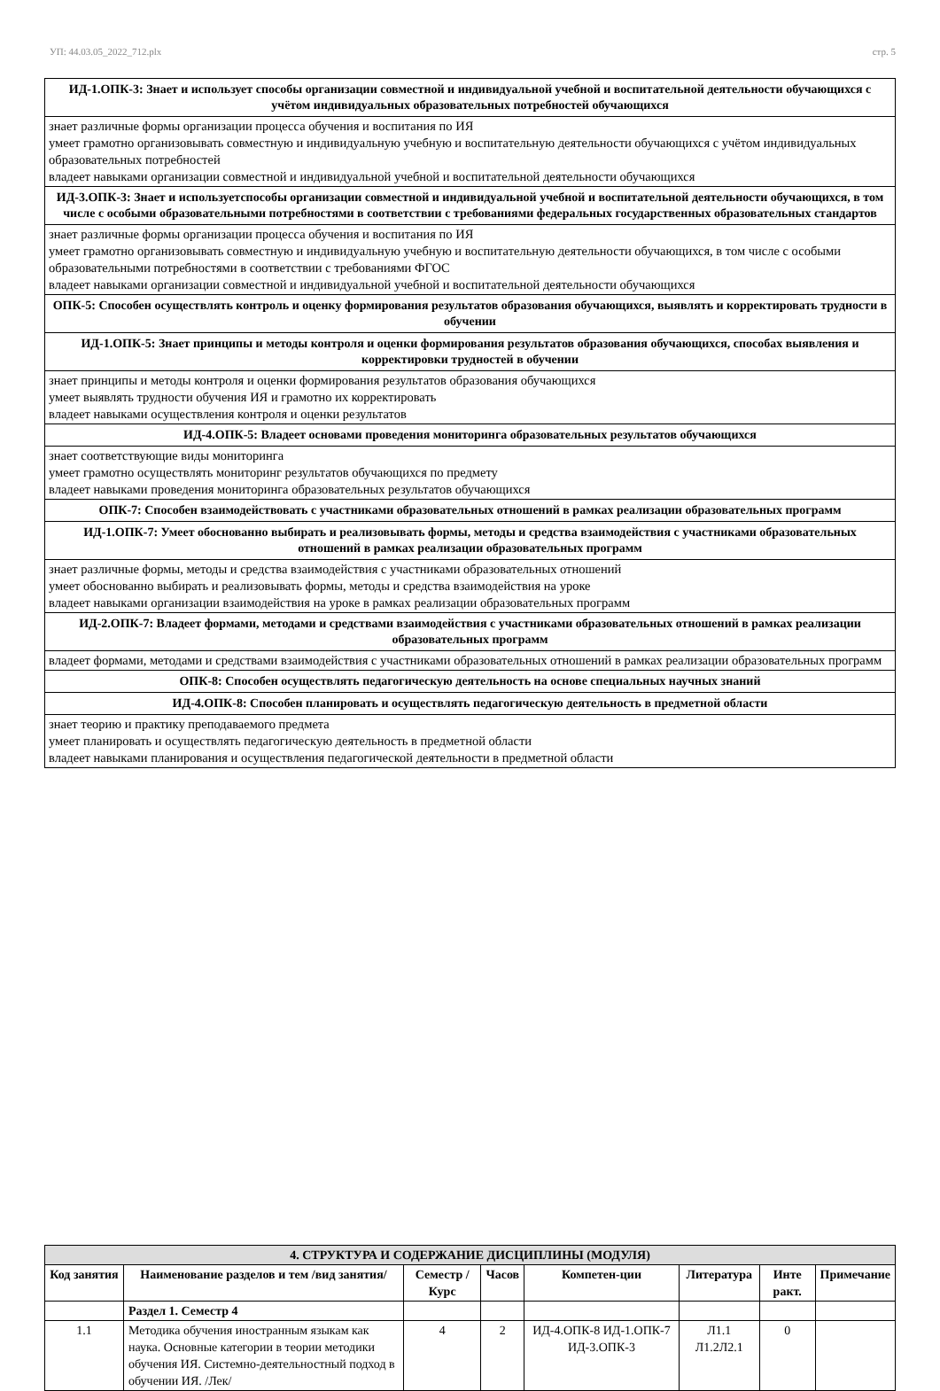УП: 44.03.05_2022_712.plx стр. 5
ИД-1.ОПК-3: Знает и использует способы организации совместной и индивидуальной учебной и воспитательной деятельности обучающихся с учётом индивидуальных образовательных потребностей обучающихся
знает различные формы организации процесса обучения и воспитания по ИЯ
умеет грамотно организовывать совместную и индивидуальную учебную и воспитательную деятельности обучающихся с учётом индивидуальных образовательных потребностей
владеет навыками организации совместной и индивидуальной учебной и воспитательной деятельности обучающихся
ИД-3.ОПК-3: Знает и используетспособы организации совместной и индивидуальной учебной и воспитательной деятельности обучающихся, в том числе с особыми образовательными потребностями в соответствии с требованиями федеральных государственных образовательных стандартов
знает различные формы организации процесса обучения и воспитания по ИЯ
умеет грамотно организовывать совместную и индивидуальную учебную и воспитательную деятельности обучающихся, в том числе с особыми образовательными потребностями в соответствии с требованиями ФГОС
владеет навыками организации совместной и индивидуальной учебной и воспитательной деятельности обучающихся
ОПК-5: Способен осуществлять контроль и оценку формирования результатов образования обучающихся, выявлять и корректировать трудности в обучении
ИД-1.ОПК-5: Знает принципы и методы контроля и оценки формирования результатов образования обучающихся, способах выявления и корректировки трудностей в обучении
знает принципы и методы контроля и оценки формирования результатов образования обучающихся
умеет выявлять трудности обучения ИЯ и грамотно их корректировать
владеет навыками осуществления контроля и оценки результатов
ИД-4.ОПК-5: Владеет основами проведения мониторинга образовательных результатов обучающихся
знает соответствующие виды мониторинга
умеет грамотно осуществлять мониторинг результатов обучающихся по предмету
владеет навыками проведения мониторинга образовательных результатов обучающихся
ОПК-7: Способен взаимодействовать с участниками образовательных отношений в рамках реализации образовательных программ
ИД-1.ОПК-7: Умеет обоснованно выбирать и реализовывать формы, методы и средства взаимодействия с участниками образовательных отношений в рамках реализации образовательных программ
знает различные формы, методы и средства взаимодействия с участниками образовательных отношений
умеет обоснованно выбирать и реализовывать формы, методы и средства взаимодействия на уроке
владеет навыками организации взаимодействия на уроке в рамках реализации образовательных программ
ИД-2.ОПК-7: Владеет формами, методами и средствами взаимодействия с участниками образовательных отношений в рамках реализации образовательных программ
владеет формами, методами и средствами взаимодействия с участниками образовательных отношений в рамках реализации образовательных программ
ОПК-8: Способен осуществлять педагогическую деятельность на основе специальных научных знаний
ИД-4.ОПК-8: Способен планировать и осуществлять педагогическую деятельность в предметной области
знает теорию и практику преподаваемого предмета
умеет планировать и осуществлять педагогическую деятельность в предметной области
владеет навыками планирования и осуществления педагогической деятельности в предметной области
| 4. СТРУКТУРА И СОДЕРЖАНИЕ ДИСЦИПЛИНЫ (МОДУЛЯ) | | | | | | | |
| --- | --- | --- | --- | --- | --- | --- | --- |
| Код занятия | Наименование разделов и тем /вид занятия/ | Семестр / Курс | Часов | Компетен-ции | Литература | Инте ракт. | Примечание |
| | Раздел 1. Семестр 4 | | | | | | |
| 1.1 | Методика обучения иностранным языкам как наука. Основные категории в теории методики обучения ИЯ. Системно-деятельностный подход в обучении ИЯ. /Лек/ | 4 | 2 | ИД-4.ОПК-8 ИД-1.ОПК-7 ИД-3.ОПК-3 | Л1.1 Л1.2Л2.1 | 0 | |